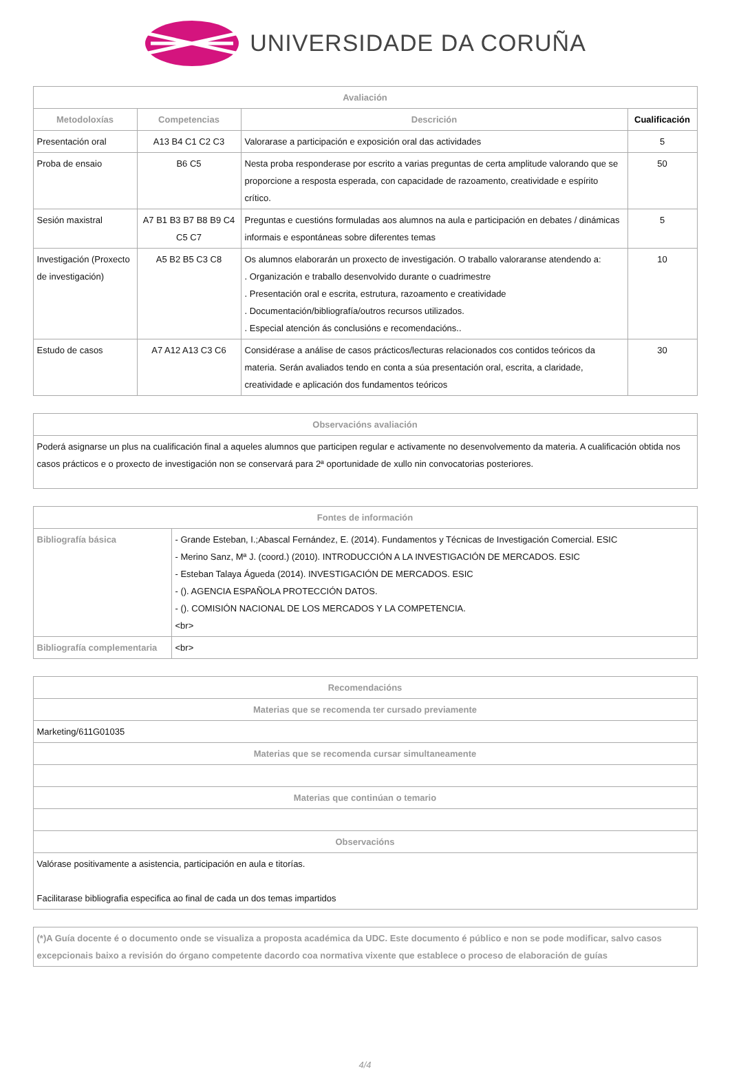UNIVERSIDADE DA CORUÑA
| Avaliación | | | |
| --- | --- | --- | --- |
| Metodoloxías | Competencias | Descrición | Cualificación |
| Presentación oral | A13 B4 C1 C2 C3 | Valorarase a participación e exposición oral das actividades | 5 |
| Proba de ensaio | B6 C5 | Nesta proba responderase por escrito a varias preguntas de certa amplitude valorando que se proporcione a resposta esperada, con capacidade de razoamento, creatividade e espírito crítico. | 50 |
| Sesión maxistral | A7 B1 B3 B7 B8 B9 C4 C5 C7 | Preguntas e cuestións formuladas aos alumnos na aula e participación en debates / dinámicas informais e espontáneas sobre diferentes temas | 5 |
| Investigación (Proxecto de investigación) | A5 B2 B5 C3 C8 | Os alumnos elaborarán un proxecto de investigación. O traballo valoraranse atendendo a: . Organización e traballo desenvolvido durante o cuadrimestre . Presentación oral e escrita, estrutura, razoamento e creatividade . Documentación/bibliografía/outros recursos utilizados. . Especial atención ás conclusións e recomendacións.. | 10 |
| Estudo de casos | A7 A12 A13 C3 C6 | Considérase a análise de casos prácticos/lecturas relacionados cos contidos teóricos da materia. Serán avaliados tendo en conta a súa presentación oral, escrita, a claridade, creatividade e aplicación dos fundamentos teóricos | 30 |
| Observacións avaliación |
| --- |
| Poderá asignarse un plus na cualificación final a aqueles alumnos que participen regular e activamente no desenvolvemento da materia. A cualificación obtida nos casos prácticos e o proxecto de investigación non se conservará para 2ª oportunidade de xullo nin convocatorias posteriores. |
| Fontes de información | |
| --- | --- |
| Bibliografía básica | - Grande Esteban, I.;Abascal Fernández, E. (2014). Fundamentos y Técnicas de Investigación Comercial. ESIC - Merino Sanz, Mª J. (coord.) (2010). INTRODUCCIÓN A LA INVESTIGACIÓN DE MERCADOS. ESIC - Esteban Talaya Águeda (2014). INVESTIGACIÓN DE MERCADOS. ESIC - (). AGENCIA ESPAÑOLA PROTECCIÓN DATOS. - (). COMISIÓN NACIONAL DE LOS MERCADOS Y LA COMPETENCIA. <br> |
| Bibliografía complementaria | <br> |
| Recomendacións |
| --- |
| Materias que se recomenda ter cursado previamente |
| Marketing/611G01035 |
| Materias que se recomenda cursar simultaneamente |
| Materias que continúan o temario |
| Observacións |
| Valórase positivamente a asistencia, participación en aula e titorías. Facilitarase bibliografia especifica ao final de cada un dos temas impartidos |
| (*)A Guía docente é o documento onde se visualiza a proposta académica da UDC. Este documento é público e non se pode modificar, salvo casos excepcionais baixo a revisión do órgano competente dacordo coa normativa vixente que establece o proceso de elaboración de guías |
4/4